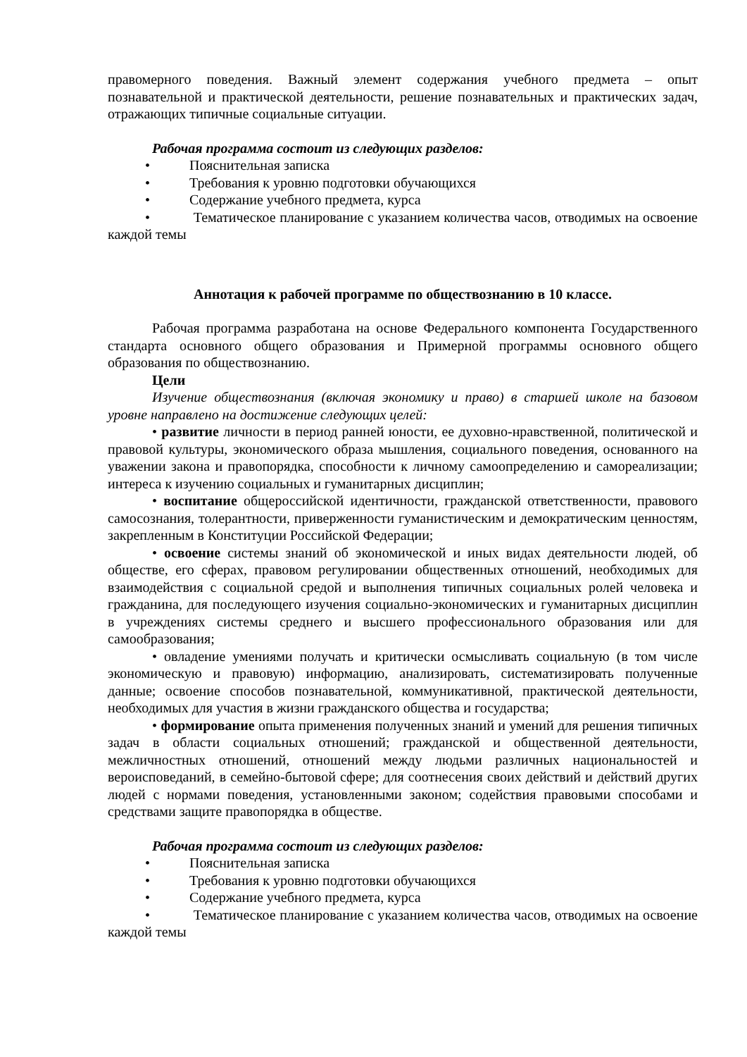правомерного поведения. Важный элемент содержания учебного предмета – опыт познавательной и практической деятельности, решение познавательных и практических задач, отражающих типичные социальные ситуации.
Рабочая программа состоит из следующих разделов:
• Пояснительная записка
• Требования к уровню подготовки обучающихся
• Содержание учебного предмета, курса
• Тематическое планирование с указанием количества часов, отводимых на освоение каждой темы
Аннотация к рабочей программе по обществознанию в 10 классе.
Рабочая программа разработана на основе Федерального компонента Государственного стандарта основного общего образования и Примерной программы основного общего образования по обществознанию.
Цели
Изучение обществознания (включая экономику и право) в старшей школе на базовом уровне направлено на достижение следующих целей:
• развитие личности в период ранней юности, ее духовно-нравственной, политической и правовой культуры, экономического образа мышления, социального поведения, основанного на уважении закона и правопорядка, способности к личному самоопределению и самореализации; интереса к изучению социальных и гуманитарных дисциплин;
• воспитание общероссийской идентичности, гражданской ответственности, правового самосознания, толерантности, приверженности гуманистическим и демократическим ценностям, закрепленным в Конституции Российской Федерации;
• освоение системы знаний об экономической и иных видах деятельности людей, об обществе, его сферах, правовом регулировании общественных отношений, необходимых для взаимодействия с социальной средой и выполнения типичных социальных ролей человека и гражданина, для последующего изучения социально-экономических и гуманитарных дисциплин в учреждениях системы среднего и высшего профессионального образования или для самообразования;
• овладение умениями получать и критически осмысливать социальную (в том числе экономическую и правовую) информацию, анализировать, систематизировать полученные данные; освоение способов познавательной, коммуникативной, практической деятельности, необходимых для участия в жизни гражданского общества и государства;
• формирование опыта применения полученных знаний и умений для решения типичных задач в области социальных отношений; гражданской и общественной деятельности, межличностных отношений, отношений между людьми различных национальностей и вероисповеданий, в семейно-бытовой сфере; для соотнесения своих действий и действий других людей с нормами поведения, установленными законом; содействия правовыми способами и средствами защите правопорядка в обществе.
Рабочая программа состоит из следующих разделов:
• Пояснительная записка
• Требования к уровню подготовки обучающихся
• Содержание учебного предмета, курса
• Тематическое планирование с указанием количества часов, отводимых на освоение каждой темы